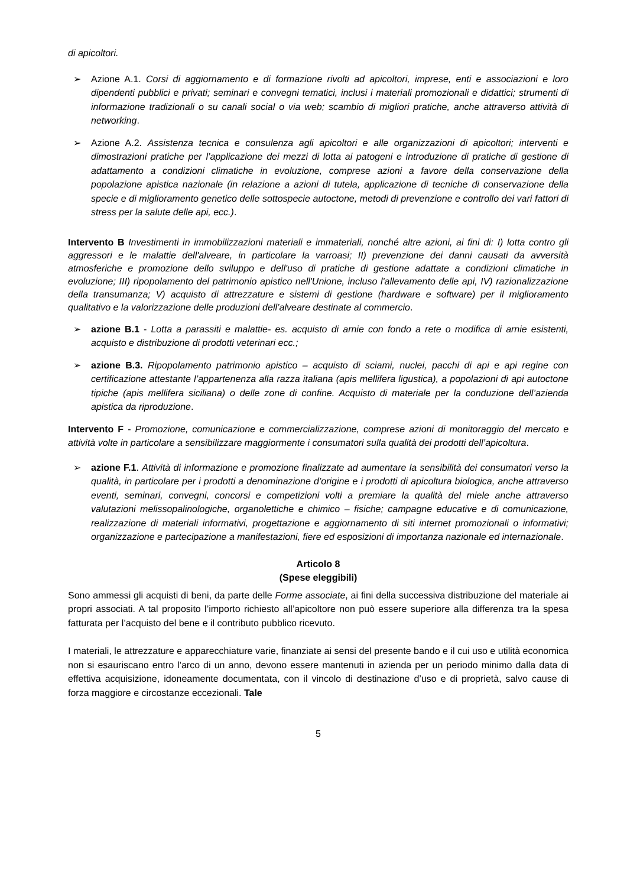di apicoltori.
➢ Azione A.1. Corsi di aggiornamento e di formazione rivolti ad apicoltori, imprese, enti e associazioni e loro dipendenti pubblici e privati; seminari e convegni tematici, inclusi i materiali promozionali e didattici; strumenti di informazione tradizionali o su canali social o via web; scambio di migliori pratiche, anche attraverso attività di networking.
➢ Azione A.2. Assistenza tecnica e consulenza agli apicoltori e alle organizzazioni di apicoltori; interventi e dimostrazioni pratiche per l’applicazione dei mezzi di lotta ai patogeni e introduzione di pratiche di gestione di adattamento a condizioni climatiche in evoluzione, comprese azioni a favore della conservazione della popolazione apistica nazionale (in relazione a azioni di tutela, applicazione di tecniche di conservazione della specie e di miglioramento genetico delle sottospecie autoctone, metodi di prevenzione e controllo dei vari fattori di stress per la salute delle api, ecc.).
Intervento B Investimenti in immobilizzazioni materiali e immateriali, nonché altre azioni, ai fini di: I) lotta contro gli aggressori e le malattie dell'alveare, in particolare la varroasi; II) prevenzione dei danni causati da avversità atmosferiche e promozione dello sviluppo e dell'uso di pratiche di gestione adattate a condizioni climatiche in evoluzione; III) ripopolamento del patrimonio apistico nell'Unione, incluso l'allevamento delle api, IV) razionalizzazione della transumanza; V) acquisto di attrezzature e sistemi di gestione (hardware e software) per il miglioramento qualitativo e la valorizzazione delle produzioni dell’alveare destinate al commercio.
➢ azione B.1 - Lotta a parassiti e malattie- es. acquisto di arnie con fondo a rete o modifica di arnie esistenti, acquisto e distribuzione di prodotti veterinari ecc.;
➢ azione B.3. Ripopolamento patrimonio apistico – acquisto di sciami, nuclei, pacchi di api e api regine con certificazione attestante l’appartenenza alla razza italiana (apis mellifera ligustica), a popolazioni di api autoctone tipiche (apis mellifera siciliana) o delle zone di confine. Acquisto di materiale per la conduzione dell’azienda apistica da riproduzione.
Intervento F - Promozione, comunicazione e commercializzazione, comprese azioni di monitoraggio del mercato e attività volte in particolare a sensibilizzare maggiormente i consumatori sulla qualità dei prodotti dell’apicoltura.
➢ azione F.1. Attività di informazione e promozione finalizzate ad aumentare la sensibilità dei consumatori verso la qualità, in particolare per i prodotti a denominazione d’origine e i prodotti di apicoltura biologica, anche attraverso eventi, seminari, convegni, concorsi e competizioni volti a premiare la qualità del miele anche attraverso valutazioni melissopalinologiche, organolettiche e chimico – fisiche; campagne educative e di comunicazione, realizzazione di materiali informativi, progettazione e aggiornamento di siti internet promozionali o informativi; organizzazione e partecipazione a manifestazioni, fiere ed esposizioni di importanza nazionale ed internazionale.
Articolo 8
(Spese eleggibili)
Sono ammessi gli acquisti di beni, da parte delle Forme associate, ai fini della successiva distribuzione del materiale ai propri associati. A tal proposito l’importo richiesto all’apicoltore non può essere superiore alla differenza tra la spesa fatturata per l’acquisto del bene e il contributo pubblico ricevuto.
I materiali, le attrezzature e apparecchiature varie, finanziate ai sensi del presente bando e il cui uso e utilità economica non si esauriscano entro l'arco di un anno, devono essere mantenuti in azienda per un periodo minimo dalla data di effettiva acquisizione, idoneamente documentata, con il vincolo di destinazione d’uso e di proprietà, salvo cause di forza maggiore e circostanze eccezionali. Tale
5